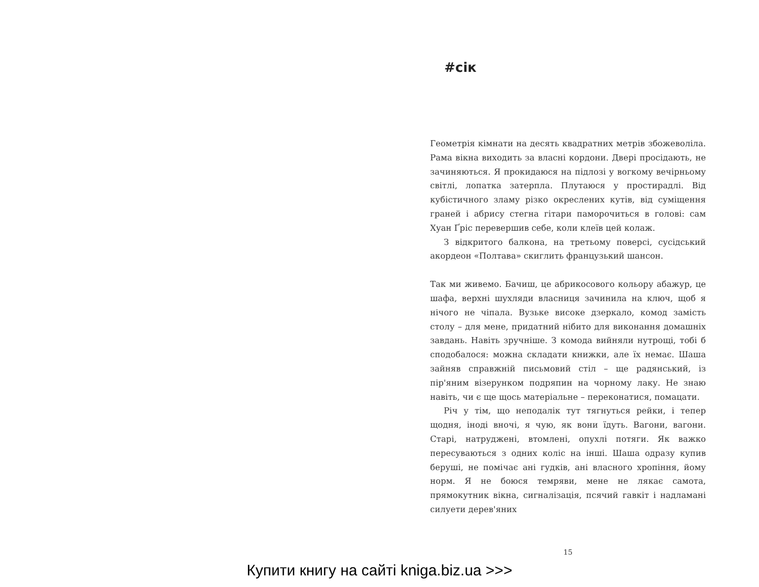#сік
Геометрія кімнати на десять квадратних метрів збожеволіла. Рама вікна виходить за власні кордони. Двері просідають, не зачиняються. Я прокидаюся на підлозі у вогкому вечірньому світлі, лопатка затерпла. Плутаюся у простирадлі. Від кубістичного зламу різко окреслених кутів, від суміщення граней і абрису стегна гітари паморочиться в голові: сам Хуан Ґріс перевершив себе, коли клеїв цей колаж.
З відкритого балкона, на третьому поверсі, сусідський акордеон «Полтава» скиглить французький шансон.
Так ми живемо. Бачиш, це абрикосового кольору абажур, це шафа, верхні шухляди власниця зачинила на ключ, щоб я нічого не чіпала. Вузьке високе дзеркало, комод замість столу – для мене, придатний нібито для виконання домашніх завдань. Навіть зручніше. З комода вийняли нутрощі, тобі б сподобалося: можна складати книжки, але їх немає. Шаша зайняв справжній письмовий стіл – ще радянський, із пір'яним візерунком подряпин на чорному лаку. Не знаю навіть, чи є ще щось матеріальне – переконатися, помацати.
Річ у тім, що неподалік тут тягнуться рейки, і тепер щодня, іноді вночі, я чую, як вони їдуть. Вагони, вагони. Старі, натруджені, втомлені, опухлі потяги. Як важко пересуваються з одних коліс на інші. Шаша одразу купив беруші, не помічає ані гудків, ані власного хропіння, йому норм. Я не боюся темряви, мене не лякає самота, прямокутник вікна, сигналізація, псячий гавкіт і надламані силуети дерев'яних
15
Купити книгу на сайті kniga.biz.ua >>>